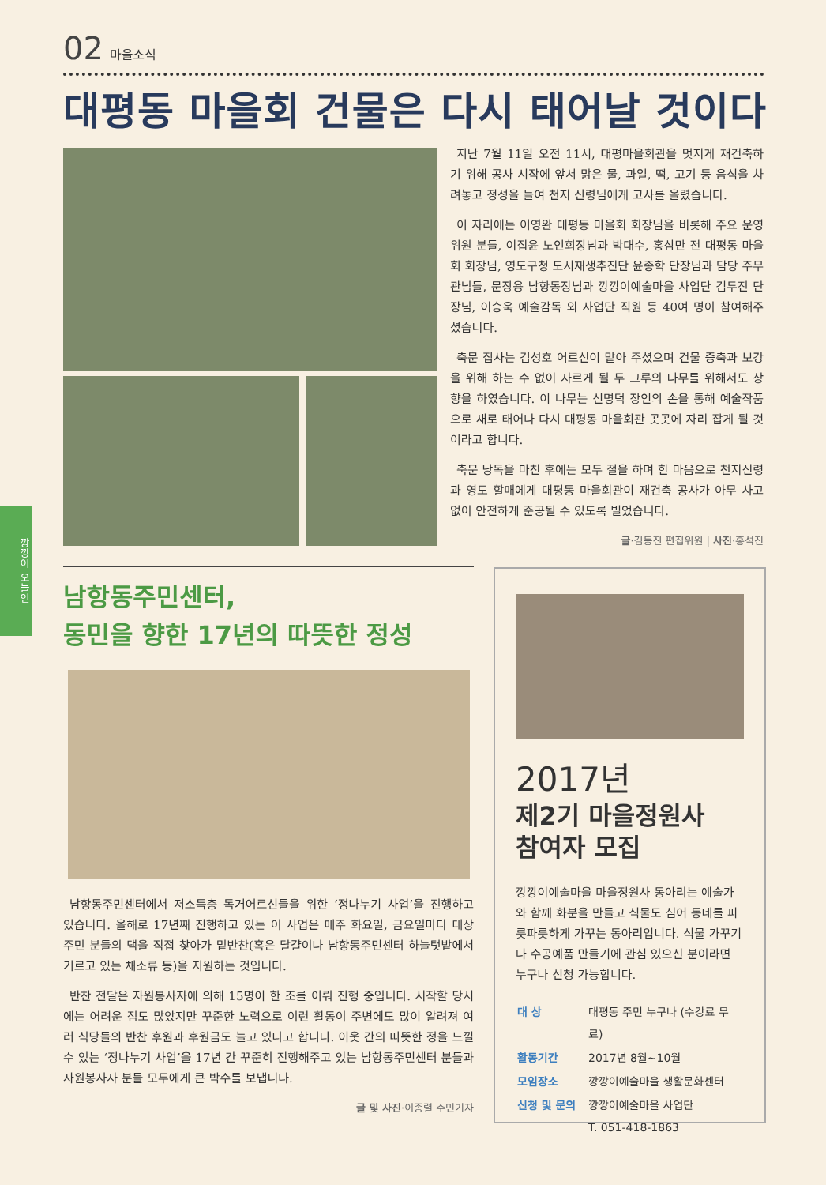02 마을소식
대평동 마을회 건물은 다시 태어날 것이다
지난 7월 11일 오전 11시, 대평마을회관을 멋지게 재건축하기 위해 공사 시작에 앞서 맑은 물, 과일, 떡, 고기 등 음식을 차려놓고 정성을 들여 천지 신령님에게 고사를 올렸습니다.
이 자리에는 이영완 대평동 마을회 회장님을 비롯해 주요 운영위원 분들, 이집윤 노인회장님과 박대수, 홍삼만 전 대평동 마을회 회장님, 영도구청 도시재생추진단 윤종학 단장님과 담당 주무관님들, 문장용 남항동장님과 깡깡이예술마을 사업단 김두진 단장님, 이승욱 예술감독 외 사업단 직원 등 40여 명이 참여해주셨습니다.
축문 집사는 김성호 어르신이 맡아 주셨으며 건물 증축과 보강을 위해 하는 수 없이 자르게 될 두 그루의 나무를 위해서도 상향을 하였습니다. 이 나무는 신명덕 장인의 손을 통해 예술작품으로 새로 태어나 다시 대평동 마을회관 곳곳에 자리 잡게 될 것이라고 합니다.
축문 낭독을 마친 후에는 모두 절을 하며 한 마음으로 천지신령과 영도 할매에게 대평동 마을회관이 재건축 공사가 아무 사고 없이 안전하게 준공될 수 있도록 빌었습니다.
글·김동진 편집위원 | 사진·홍석진
깡깡이 오늘인
남항동주민센터,
동민을 향한 17년의 따뜻한 정성
남항동주민센터에서 저소득층 독거어르신들을 위한 ‘정나누기 사업’을 진행하고 있습니다. 올해로 17년째 진행하고 있는 이 사업은 매주 화요일, 금요일마다 대상 주민 분들의 댁을 직접 찾아가 밑반찬(혹은 달걀이나 남항동주민센터 하늘텃밭에서 기르고 있는 채소류 등)을 지원하는 것입니다.
반찬 전달은 자원봉사자에 의해 15명이 한 조를 이뤄 진행 중입니다. 시작할 당시에는 어려운 점도 많았지만 꾸준한 노력으로 이런 활동이 주변에도 많이 알려져 여러 식당들의 반찬 후원과 후원금도 늘고 있다고 합니다. 이웃 간의 따뜻한 정을 느낄 수 있는 ‘정나누기 사업’을 17년 간 꾸준히 진행해주고 있는 남항동주민센터 분들과 자원봉사자 분들 모두에게 큰 박수를 보냅니다.
글 및 사진·이종렬 주민기자
2017년
제2기 마을정원사
참여자 모집
깡깡이예술마을 마을정원사 동아리는 예술가와 함께 화분을 만들고 식물도 심어 동네를 파릇파릇하게 가꾸는 동아리입니다. 식물 가꾸기나 수공예품 만들기에 관심 있으신 분이라면 누구나 신청 가능합니다.
| 대 상 | 대평동 주민 누구나 (수강료 무료) |
| 활동기간 | 2017년 8월~10월 |
| 모임장소 | 깡깡이예술마을 생활문화센터 |
| 신청 및 문의 | 깡깡이예술마을 사업단 T. 051-418-1863 |